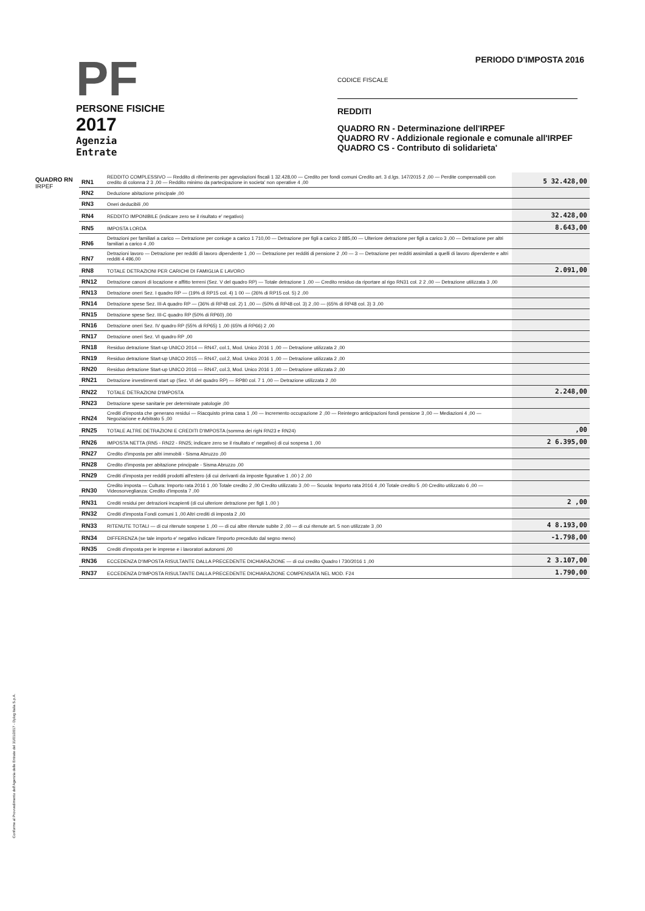PF
PERSONE FISICHE
2017
Agenzia
Entrate
PERIODO D'IMPOSTA 2016
CODICE FISCALE
REDDITI
QUADRO RN - Determinazione dell'IRPEF
QUADRO RV - Addizionale regionale e comunale all'IRPEF
QUADRO CS - Contributo di solidarieta'
QUADRO RN
IRPEF
| RN1 | REDDITO COMPLESSIVO — Reddito di riferimento per agevolazioni fiscali 1 32.428,00 — Credito per fondi comuni Credito art. 3 d.lgs. 147/2015 2 ,00 — Perdite compensabili con credito di colonna 2 3 ,00 — Reddito minimo da partecipazione in societa' non operative 4 ,00 | 5 32.428,00 |
| RN2 | Deduzione abitazione principale ,00 | |
| RN3 | Oneri deducibili ,00 | |
| RN4 | REDDITO IMPONIBILE (indicare zero se il risultato e' negativo) | 32.428,00 |
| RN5 | IMPOSTA LORDA | 8.643,00 |
| RN6 | Detrazioni per familiari a carico — Detrazione per coniuge a carico 1 710,00 — Detrazione per figli a carico 2 885,00 — Ulteriore detrazione per figli a carico 3 ,00 — Detrazione per altri familiari a carico 4 ,00 | |
| RN7 | Detrazioni lavoro — Detrazione per redditi di lavoro dipendente 1 ,00 — Detrazione per redditi di pensione 2 ,00 — 3 — Detrazione per redditi assimilati a quelli di lavoro dipendente e altri redditi 4 496,00 | |
| RN8 | TOTALE DETRAZIONI PER CARICHI DI FAMIGLIA E LAVORO | 2.091,00 |
| RN12 | Detrazione canoni di locazione e affitto terreni (Sez. V del quadro RP) — Totale detrazione 1 ,00 — Credito residuo da riportare al rigo RN31 col. 2 2 ,00 — Detrazione utilizzata 3 ,00 | |
| RN13 | Detrazione oneri Sez. I quadro RP — (19% di RP15 col. 4) 1 00 — (26% di RP15 col. 5) 2 ,00 | |
| RN14 | Detrazione spese Sez. III-A quadro RP — (36% di RP48 col. 2) 1 ,00 — (50% di RP48 col. 3) 2 ,00 — (65% di RP48 col. 3) 3 ,00 | |
| RN15 | Detrazione spese Sez. III-C quadro RP (50% di RP60) ,00 | |
| RN16 | Detrazione oneri Sez. IV quadro RP (55% di RP65) 1 ,00 (65% di RP66) 2 ,00 | |
| RN17 | Detrazione oneri Sez. VI quadro RP ,00 | |
| RN18 | Residuo detrazione Start-up UNICO 2014 — RN47, col.1, Mod. Unico 2016 1 ,00 — Detrazione utilizzata 2 ,00 | |
| RN19 | Residuo detrazione Start-up UNICO 2015 — RN47, col.2, Mod. Unico 2016 1 ,00 — Detrazione utilizzata 2 ,00 | |
| RN20 | Residuo detrazione Start-up UNICO 2016 — RN47, col.3, Mod. Unico 2016 1 ,00 — Detrazione utilizzata 2 ,00 | |
| RN21 | Detrazione investimenti start up (Sez. VI del quadro RP) — RP80 col. 7 1 ,00 — Detrazione utilizzata 2 ,00 | |
| RN22 | TOTALE DETRAZIONI D'IMPOSTA | 2.248,00 |
| RN23 | Detrazione spese sanitarie per determinate patologie ,00 | |
| RN24 | Crediti d'imposta che generano residui — Riacquisto prima casa 1 ,00 — Incremento occupazione 2 ,00 — Reintegro anticipazioni fondi pensione 3 ,00 — Mediazioni 4 ,00 — Negoziazione e Arbitrato 5 ,00 | |
| RN25 | TOTALE ALTRE DETRAZIONI E CREDITI D'IMPOSTA (somma dei righi RN23 e RN24) | ,00 |
| RN26 | IMPOSTA NETTA (RN5 - RN22 - RN25; indicare zero se il risultato e' negativo) di cui sospesa 1 ,00 | 2 6.395,00 |
| RN27 | Credito d'imposta per altri immobili - Sisma Abruzzo ,00 | |
| RN28 | Credito d'imposta per abitazione principale - Sisma Abruzzo ,00 | |
| RN29 | Crediti d'imposta per redditi prodotti all'estero (di cui derivanti da imposte figurative 1 ,00 ) 2 ,00 | |
| RN30 | Credito imposta — Cultura: Importo rata 2016 1 ,00 Totale credito 2 ,00 Credito utilizzato 3 ,00 — Scuola: Importo rata 2016 4 ,00 Totale credito 5 ,00 Credito utilizzato 6 ,00 — Videosorveglianza: Credito d'imposta 7 ,00 | |
| RN31 | Crediti residui per detrazioni incapienti (di cui ulteriore detrazione per figli 1 ,00 ) | 2 ,00 |
| RN32 | Crediti d'imposta Fondi comuni 1 ,00 Altri crediti di imposta 2 ,00 | |
| RN33 | RITENUTE TOTALI — di cui ritenute sospese 1 ,00 — di cui altre ritenute subite 2 ,00 — di cui ritenute art. 5 non utilizzate 3 ,00 | 4 8.193,00 |
| RN34 | DIFFERENZA (se tale importo e' negativo indicare l'importo preceduto dal segno meno) | -1.798,00 |
| RN35 | Crediti d'imposta per le imprese e i lavoratori autonomi ,00 | |
| RN36 | ECCEDENZA D'IMPOSTA RISULTANTE DALLA PRECEDENTE DICHIARAZIONE — di cui credito Quadro I 730/2016 1 ,00 | 2 3.107,00 |
| RN37 | ECCEDENZA D'IMPOSTA RISULTANTE DALLA PRECEDENTE DICHIARAZIONE COMPENSATA NEL MOD. F24 | 1.790,00 |
Conforme al Provvedimento dell'Agenzia delle Entrate del 31/01/2017 - Dylog Italia S.p.A.